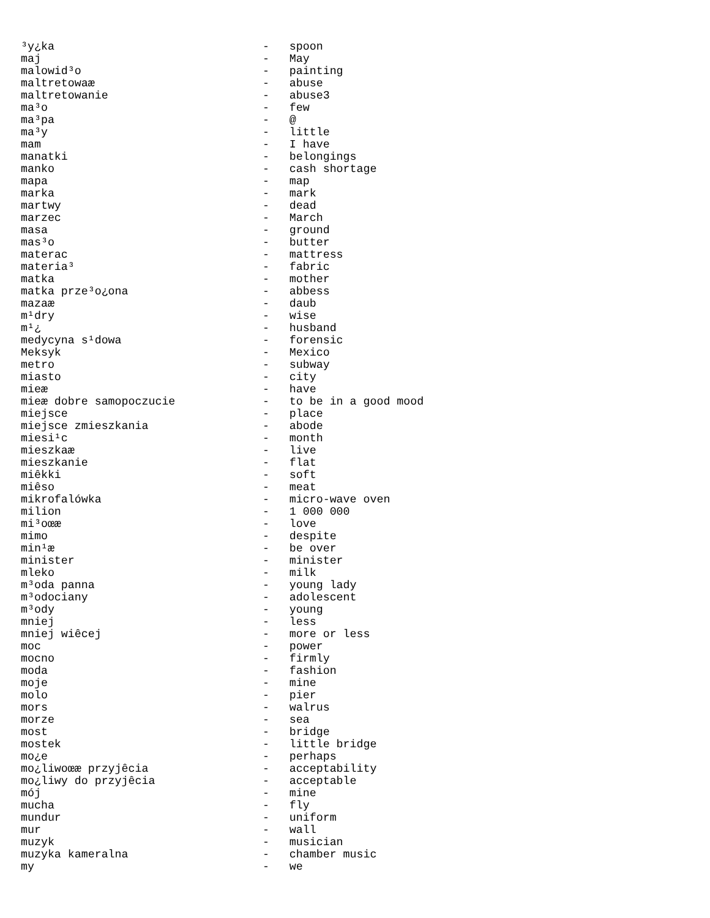³y¿ka                               -   spoon
maj                                 -   May
malowid³o                           -   painting
maltretowaæ                         -   abuse
maltretowanie                       -   abuse3
ma³o                                -   few
ma³pa                               -   @
ma³y                                -   little
mam                                 -   I have
manatki                             -   belongings
manko                               -   cash shortage
mapa                                -   map
marka                               -   mark
martwy                              -   dead
marzec                              -   March
masa                                -   ground
mas³o                               -   butter
materac                             -   mattress
materia³                            -   fabric
matka                               -   mother
matka prze³o¿ona                    -   abbess
mazaæ                               -   daub
m¹dry                               -   wise
m¹¿                                 -   husband
medycyna s¹dowa                     -   forensic
Meksyk                              -   Mexico
metro                               -   subway
miasto                              -   city
mieæ                                -   have
mieæ dobre samopoczucie             -   to be in a good mood
miejsce                             -   place
miejsce zmieszkania                 -   abode
miesi¹c                             -   month
mieszkaæ                            -   live
mieszkanie                          -   flat
miêkki                              -   soft
miêso                               -   meat
mikrofalówka                        -   micro-wave oven
milion                              -   1 000 000
mi³oœæ                              -   love
mimo                                -   despite
min¹æ                               -   be over
minister                            -   minister
mleko                               -   milk
m³oda panna                         -   young lady
m³odociany                          -   adolescent
m³ody                               -   young
mniej                               -   less
mniej wiêcej                        -   more or less
moc                                 -   power
mocno                               -   firmly
moda                                -   fashion
moje                                -   mine
molo                                -   pier
mors                                -   walrus
morze                               -   sea
most                                -   bridge
mostek                              -   little bridge
mo¿e                                -   perhaps
mo¿liwoœæ przyjêcia                 -   acceptability
mo¿liwy do przyjêcia                -   acceptable
mój                                 -   mine
mucha                               -   fly
mundur                              -   uniform
mur                                 -   wall
muzyk                               -   musician
muzyka kameralna                    -   chamber music
my                                  -   we